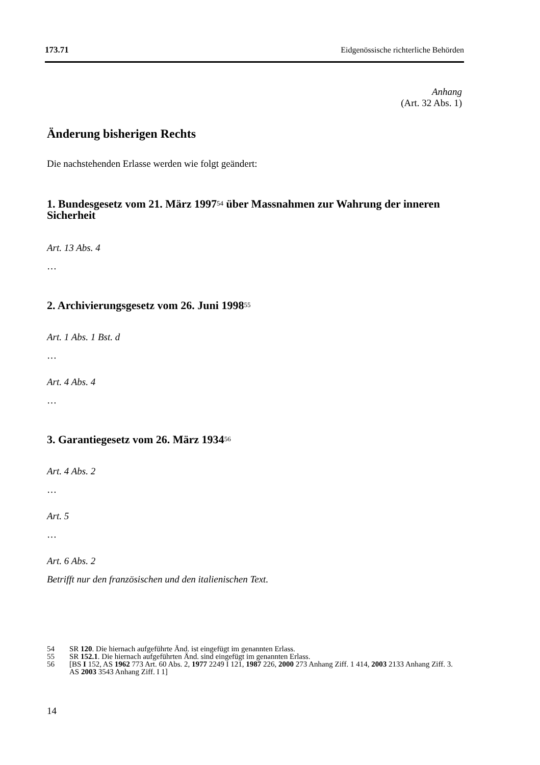173.71 Eidgenössische richterliche Behörden
Anhang
(Art. 32 Abs. 1)
Änderung bisherigen Rechts
Die nachstehenden Erlasse werden wie folgt geändert:
1. Bundesgesetz vom 21. März 1997<sup>54</sup> über Massnahmen zur Wahrung der inneren Sicherheit
Art. 13 Abs. 4
…
2. Archivierungsgesetz vom 26. Juni 1998<sup>55</sup>
Art. 1 Abs. 1 Bst. d
…
Art. 4 Abs. 4
…
3. Garantiegesetz vom 26. März 1934<sup>56</sup>
Art. 4 Abs. 2
…
Art. 5
…
Art. 6 Abs. 2
Betrifft nur den französischen und den italienischen Text.
54 SR 120. Die hiernach aufgeführte Änd. ist eingefügt im genannten Erlass.
55 SR 152.1. Die hiernach aufgeführten Änd. sind eingefügt im genannten Erlass.
56 [BS I 152, AS 1962 773 Art. 60 Abs. 2, 1977 2249 I 121, 1987 226, 2000 273 Anhang Ziff. 1 414, 2003 2133 Anhang Ziff. 3. AS 2003 3543 Anhang Ziff. I 1]
14